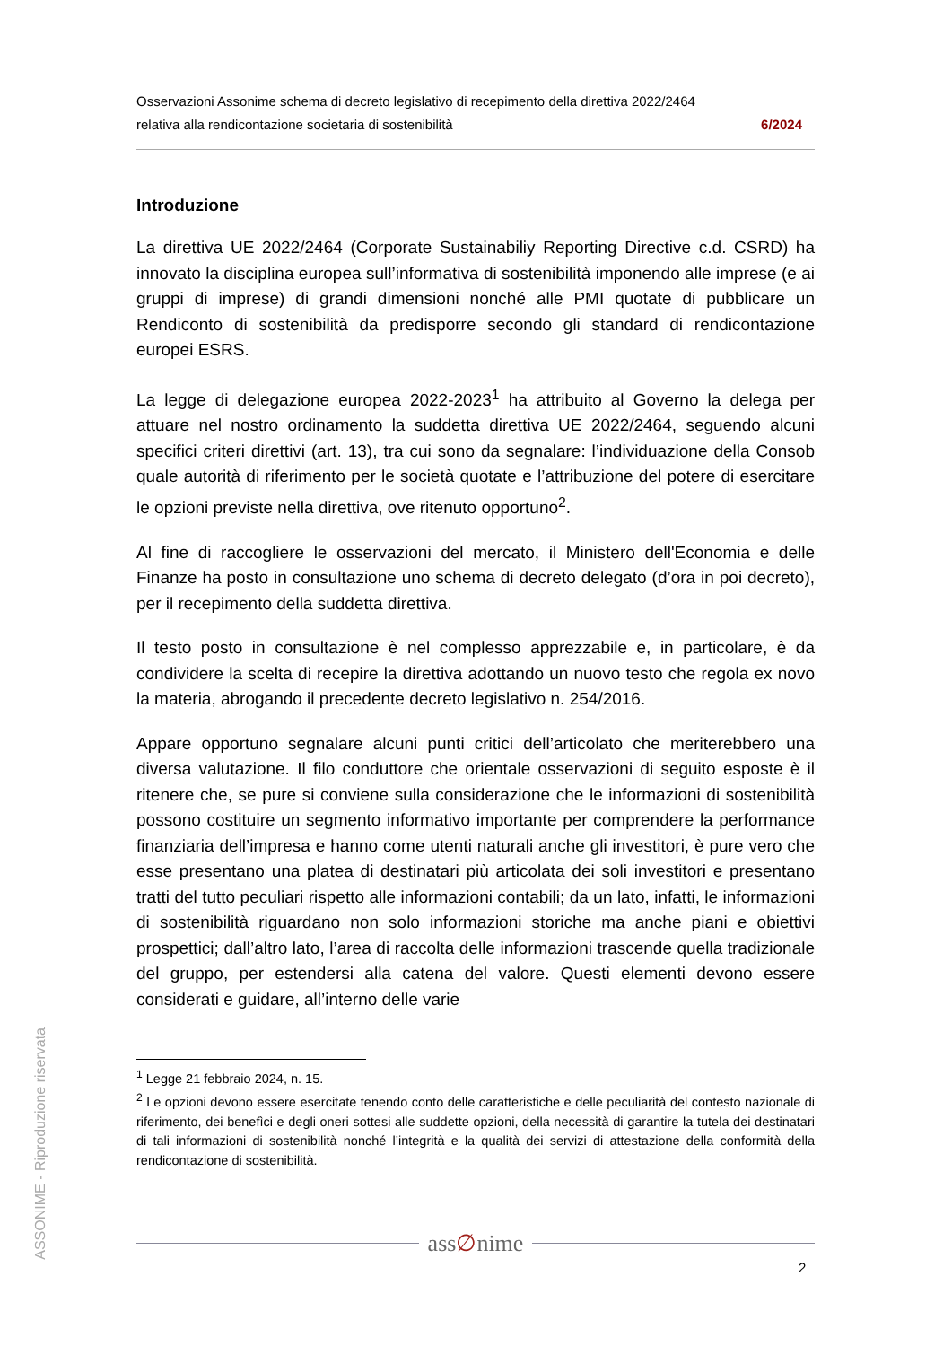Osservazioni Assonime schema di decreto legislativo di recepimento della direttiva 2022/2464
relativa alla rendicontazione societaria di sostenibilità 6/2024
Introduzione
La direttiva UE 2022/2464 (Corporate Sustainabiliy Reporting Directive c.d. CSRD) ha innovato la disciplina europea sull’informativa di sostenibilità imponendo alle imprese (e ai gruppi di imprese) di grandi dimensioni nonché alle PMI quotate di pubblicare un Rendiconto di sostenibilità da predisporre secondo gli standard di rendicontazione europei ESRS.
La legge di delegazione europea 2022-2023<sup>1</sup> ha attribuito al Governo la delega per attuare nel nostro ordinamento la suddetta direttiva UE 2022/2464, seguendo alcuni specifici criteri direttivi (art. 13), tra cui sono da segnalare: l’individuazione della Consob quale autorità di riferimento per le società quotate e l’attribuzione del potere di esercitare le opzioni previste nella direttiva, ove ritenuto opportuno<sup>2</sup>.
Al fine di raccogliere le osservazioni del mercato, il Ministero dell'Economia e delle Finanze ha posto in consultazione uno schema di decreto delegato (d’ora in poi decreto), per il recepimento della suddetta direttiva.
Il testo posto in consultazione è nel complesso apprezzabile e, in particolare, è da condividere la scelta di recepire la direttiva adottando un nuovo testo che regola ex novo la materia, abrogando il precedente decreto legislativo n. 254/2016.
Appare opportuno segnalare alcuni punti critici dell’articolato che meriterebbero una diversa valutazione. Il filo conduttore che orientale osservazioni di seguito esposte è il ritenere che, se pure si conviene sulla considerazione che le informazioni di sostenibilità possono costituire un segmento informativo importante per comprendere la performance finanziaria dell’impresa e hanno come utenti naturali anche gli investitori, è pure vero che esse presentano una platea di destinatari più articolata dei soli investitori e presentano tratti del tutto peculiari rispetto alle informazioni contabili; da un lato, infatti, le informazioni di sostenibilità riguardano non solo informazioni storiche ma anche piani e obiettivi prospettici; dall’altro lato, l’area di raccolta delle informazioni trascende quella tradizionale del gruppo, per estendersi alla catena del valore. Questi elementi devono essere considerati e guidare, all’interno delle varie
ASSONIME - Riproduzione riservata
<sup>1</sup> Legge 21 febbraio 2024, n. 15.
<sup>2</sup> Le opzioni devono essere esercitate tenendo conto delle caratteristiche e delle peculiarità del contesto nazionale di riferimento, dei benefìci e degli oneri sottesi alle suddette opzioni, della necessità di garantire la tutela dei destinatari di tali informazioni di sostenibilità nonché l’integrità e la qualità dei servizi di attestazione della conformità della rendicontazione di sostenibilità.
ass∅nime
2